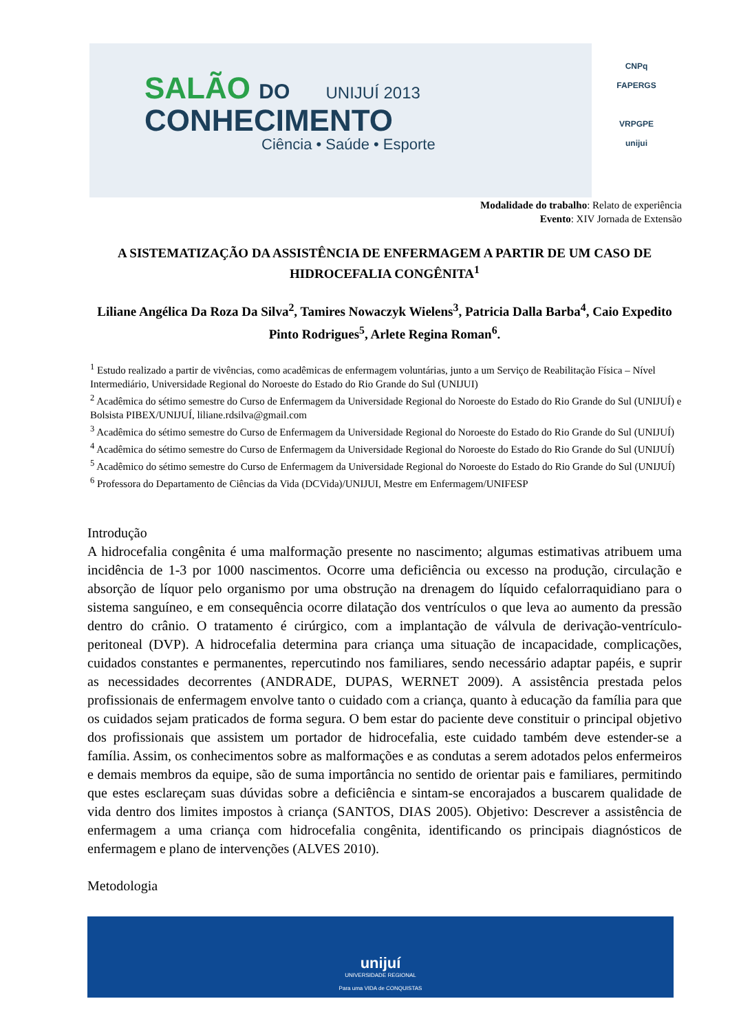SALÃO DO UNIJUÍ 2013
CONHECIMENTO
Ciência • Saúde • Esporte
CNPq
FAPERGS
VRPGPE
unijui
Modalidade do trabalho: Relato de experiência
Evento: XIV Jornada de Extensão
A SISTEMATIZAÇÃO DA ASSISTÊNCIA DE ENFERMAGEM A PARTIR DE UM CASO DE HIDROCEFALIA CONGÊNITA<sup>1</sup>
Liliane Angélica Da Roza Da Silva<sup>2</sup>, Tamires Nowaczyk Wielens<sup>3</sup>, Patricia Dalla Barba<sup>4</sup>, Caio Expedito Pinto Rodrigues<sup>5</sup>, Arlete Regina Roman<sup>6</sup>.
<sup>1</sup> Estudo realizado a partir de vivências, como acadêmicas de enfermagem voluntárias, junto a um Serviço de Reabilitação Física – Nível Intermediário, Universidade Regional do Noroeste do Estado do Rio Grande do Sul (UNIJUI)
<sup>2</sup> Acadêmica do sétimo semestre do Curso de Enfermagem da Universidade Regional do Noroeste do Estado do Rio Grande do Sul (UNIJUÍ) e Bolsista PIBEX/UNIJUÍ, liliane.rdsilva@gmail.com
<sup>3</sup> Acadêmica do sétimo semestre do Curso de Enfermagem da Universidade Regional do Noroeste do Estado do Rio Grande do Sul (UNIJUÍ)
<sup>4</sup> Acadêmica do sétimo semestre do Curso de Enfermagem da Universidade Regional do Noroeste do Estado do Rio Grande do Sul (UNIJUÍ)
<sup>5</sup> Acadêmico do sétimo semestre do Curso de Enfermagem da Universidade Regional do Noroeste do Estado do Rio Grande do Sul (UNIJUÍ)
<sup>6</sup> Professora do Departamento de Ciências da Vida (DCVida)/UNIJUI, Mestre em Enfermagem/UNIFESP
Introdução
A hidrocefalia congênita é uma malformação presente no nascimento; algumas estimativas atribuem uma incidência de 1-3 por 1000 nascimentos. Ocorre uma deficiência ou excesso na produção, circulação e absorção de líquor pelo organismo por uma obstrução na drenagem do líquido cefalorraquidiano para o sistema sanguíneo, e em consequência ocorre dilatação dos ventrículos o que leva ao aumento da pressão dentro do crânio. O tratamento é cirúrgico, com a implantação de válvula de derivação-ventrículo-peritoneal (DVP). A hidrocefalia determina para criança uma situação de incapacidade, complicações, cuidados constantes e permanentes, repercutindo nos familiares, sendo necessário adaptar papéis, e suprir as necessidades decorrentes (ANDRADE, DUPAS, WERNET 2009). A assistência prestada pelos profissionais de enfermagem envolve tanto o cuidado com a criança, quanto à educação da família para que os cuidados sejam praticados de forma segura. O bem estar do paciente deve constituir o principal objetivo dos profissionais que assistem um portador de hidrocefalia, este cuidado também deve estender-se a família. Assim, os conhecimentos sobre as malformações e as condutas a serem adotados pelos enfermeiros e demais membros da equipe, são de suma importância no sentido de orientar pais e familiares, permitindo que estes esclareçam suas dúvidas sobre a deficiência e sintam-se encorajados a buscarem qualidade de vida dentro dos limites impostos à criança (SANTOS, DIAS 2005). Objetivo: Descrever a assistência de enfermagem a uma criança com hidrocefalia congênita, identificando os principais diagnósticos de enfermagem e plano de intervenções (ALVES 2010).
Metodologia
unijuí
UNIVERSIDADE REGIONAL
Para uma VIDA de CONQUISTAS